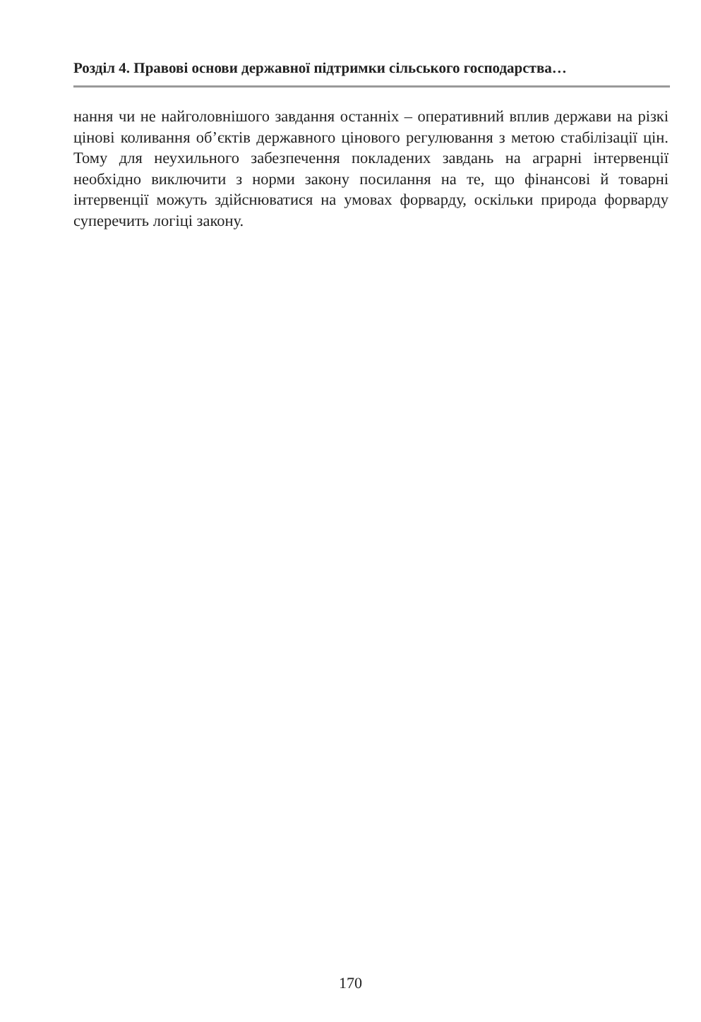Розділ 4. Правові основи державної підтримки сільського господарства…
нання чи не найголовнішого завдання останніх – оперативний вплив держави на різкі цінові коливання об’єктів державного цінового регулювання з метою стабілізації цін. Тому для неухильного забезпечення покладених завдань на аграрні інтервенції необхідно виключити з норми закону посилання на те, що фінансові й товарні інтервенції можуть здійснюватися на умовах форварду, оскільки природа форварду суперечить логіці закону.
170